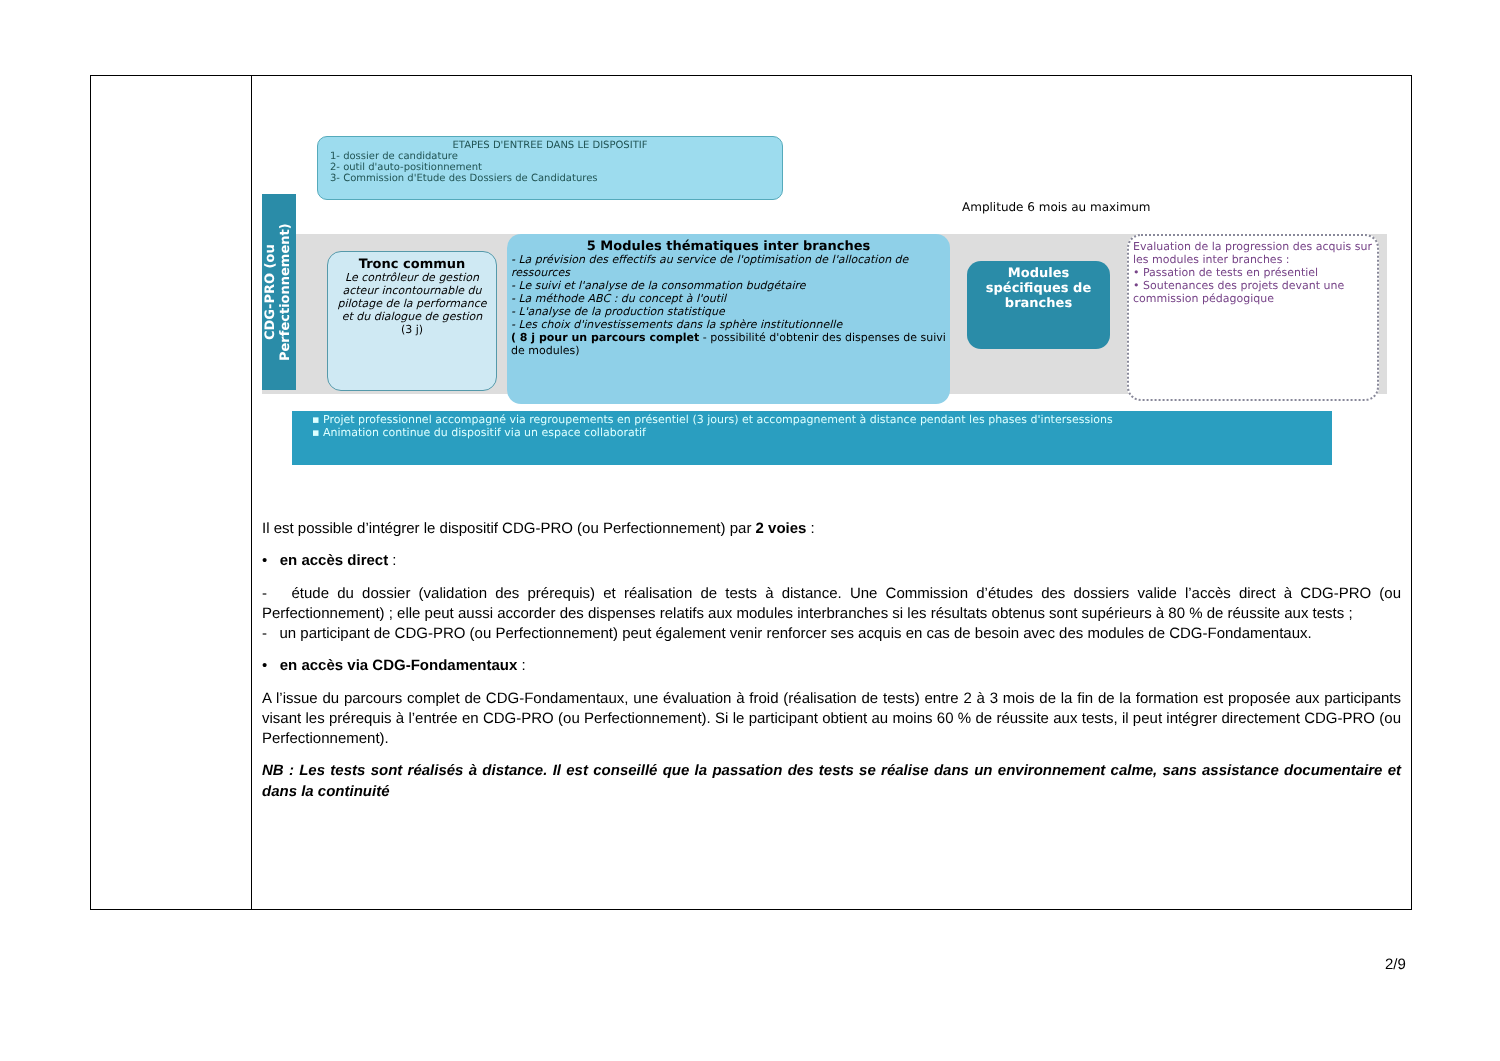| | ETAPES D'ENTREE DANS LE DISPOSITIF 1- dossier de candidature 2- outil d'auto-positionnement 3- Commission d'Etude des Dossiers de Candidatures Amplitude 6 mois au maximum CDG-PRO (ou Perfectionnement) Tronc commun Le contrôleur de gestion acteur incontournable du pilotage de la performance et du dialogue de gestion (3 j) 5 Modules thématiques inter branches - La prévision des effectifs au service de l'optimisation de l'allocation de ressources - Le suivi et l'analyse de la consommation budgétaire - La méthode ABC : du concept à l'outil - L'analyse de la production statistique - Les choix d'investissements dans la sphère institutionnelle ( 8 j pour un parcours complet - possibilité d'obtenir des dispenses de suivi de modules) Modules spécifiques de branches Evaluation de la progression des acquis sur les modules inter branches : • Passation de tests en présentiel • Soutenances des projets devant une commission pédagogique ▪ Projet professionnel accompagné via regroupements en présentiel (3 jours) et accompagnement à distance pendant les phases d'intersessions ▪ Animation continue du dispositif via un espace collaboratif Il est possible d’intégrer le dispositif CDG-PRO (ou Perfectionnement) par 2 voies : • en accès direct : - étude du dossier (validation des prérequis) et réalisation de tests à distance. Une Commission d’études des dossiers valide l’accès direct à CDG-PRO (ou Perfectionnement) ; elle peut aussi accorder des dispenses relatifs aux modules interbranches si les résultats obtenus sont supérieurs à 80 % de réussite aux tests ; - un participant de CDG-PRO (ou Perfectionnement) peut également venir renforcer ses acquis en cas de besoin avec des modules de CDG-Fondamentaux. • en accès via CDG-Fondamentaux : A l’issue du parcours complet de CDG-Fondamentaux, une évaluation à froid (réalisation de tests) entre 2 à 3 mois de la fin de la formation est proposée aux participants visant les prérequis à l’entrée en CDG-PRO (ou Perfectionnement). Si le participant obtient au moins 60 % de réussite aux tests, il peut intégrer directement CDG-PRO (ou Perfectionnement). NB : Les tests sont réalisés à distance. Il est conseillé que la passation des tests se réalise dans un environnement calme, sans assistance documentaire et dans la continuité |
2/9